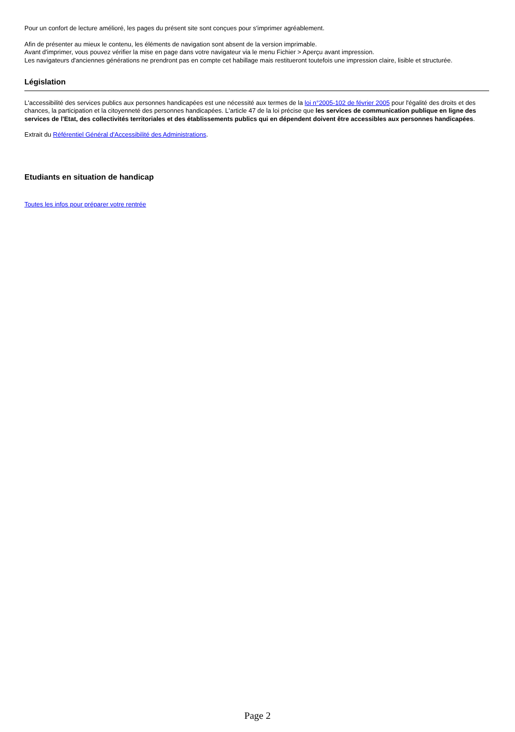Pour un confort de lecture amélioré, les pages du présent site sont conçues pour s'imprimer agréablement.
Afin de présenter au mieux le contenu, les éléments de navigation sont absent de la version imprimable.
Avant d'imprimer, vous pouvez vérifier la mise en page dans votre navigateur via le menu Fichier > Aperçu avant impression.
Les navigateurs d'anciennes générations ne prendront pas en compte cet habillage mais restitueront toutefois une impression claire, lisible et structurée.
Législation
L'accessibilité des services publics aux personnes handicapées est une nécessité aux termes de la loi n°2005-102 de février 2005 pour l'égalité des droits et des chances, la participation et la citoyenneté des personnes handicapées. L'article 47 de la loi précise que les services de communication publique en ligne des services de l'Etat, des collectivités territoriales et des établissements publics qui en dépendent doivent être accessibles aux personnes handicapées.
Extrait du Référentiel Général d'Accessibilité des Administrations.
Etudiants en situation de handicap
Toutes les infos pour préparer votre rentrée
Page 2